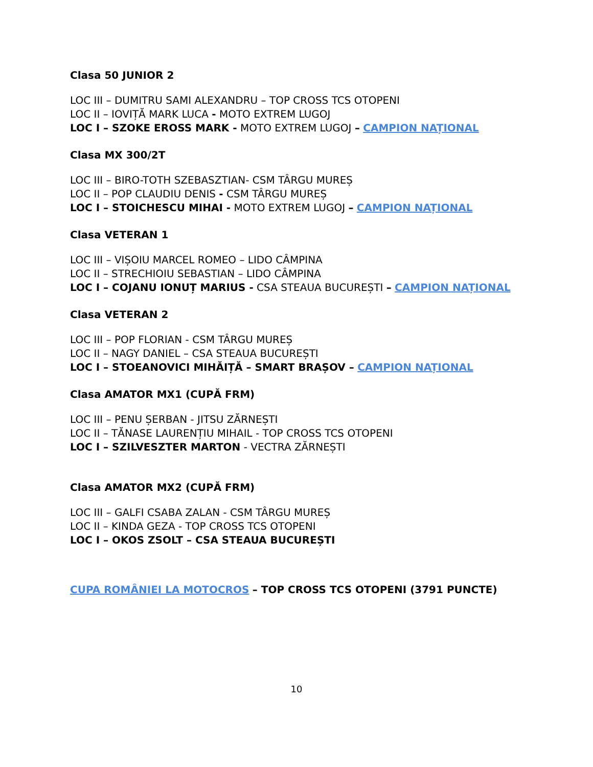Clasa 50 JUNIOR 2
LOC III – DUMITRU SAMI ALEXANDRU – TOP CROSS TCS OTOPENI
LOC II – IOVIȚĂ MARK LUCA - MOTO EXTREM LUGOJ
LOC I – SZOKE EROSS MARK - MOTO EXTREM LUGOJ – CAMPION NAȚIONAL
Clasa MX 300/2T
LOC III – BIRO-TOTH SZEBASZTIAN- CSM TÂRGU MUREȘ
LOC II – POP CLAUDIU DENIS - CSM TÂRGU MUREȘ
LOC I – STOICHESCU MIHAI - MOTO EXTREM LUGOJ – CAMPION NAȚIONAL
Clasa VETERAN 1
LOC III – VIȘOIU MARCEL ROMEO – LIDO CÂMPINA
LOC II – STRECHIOIU SEBASTIAN – LIDO CÂMPINA
LOC I – COJANU IONUȚ MARIUS - CSA STEAUA BUCUREȘTI – CAMPION NAȚIONAL
Clasa VETERAN 2
LOC III – POP FLORIAN - CSM TÂRGU MUREȘ
LOC II – NAGY DANIEL – CSA STEAUA BUCUREȘTI
LOC I – STOEANOVICI MIHĂIȚĂ – SMART BRAȘOV – CAMPION NAȚIONAL
Clasa AMATOR MX1 (CUPĂ FRM)
LOC III – PENU ȘERBAN - JITSU ZĂRNEȘTI
LOC II – TĂNASE LAURENȚIU MIHAIL - TOP CROSS TCS OTOPENI
LOC I – SZILVESZTER MARTON - VECTRA ZĂRNEȘTI
Clasa AMATOR MX2 (CUPĂ FRM)
LOC III – GALFI CSABA ZALAN - CSM TÂRGU MUREȘ
LOC II – KINDA GEZA - TOP CROSS TCS OTOPENI
LOC I – OKOS ZSOLT – CSA STEAUA BUCUREȘTI
CUPA ROMÂNIEI LA MOTOCROS – TOP CROSS TCS OTOPENI (3791 PUNCTE)
10